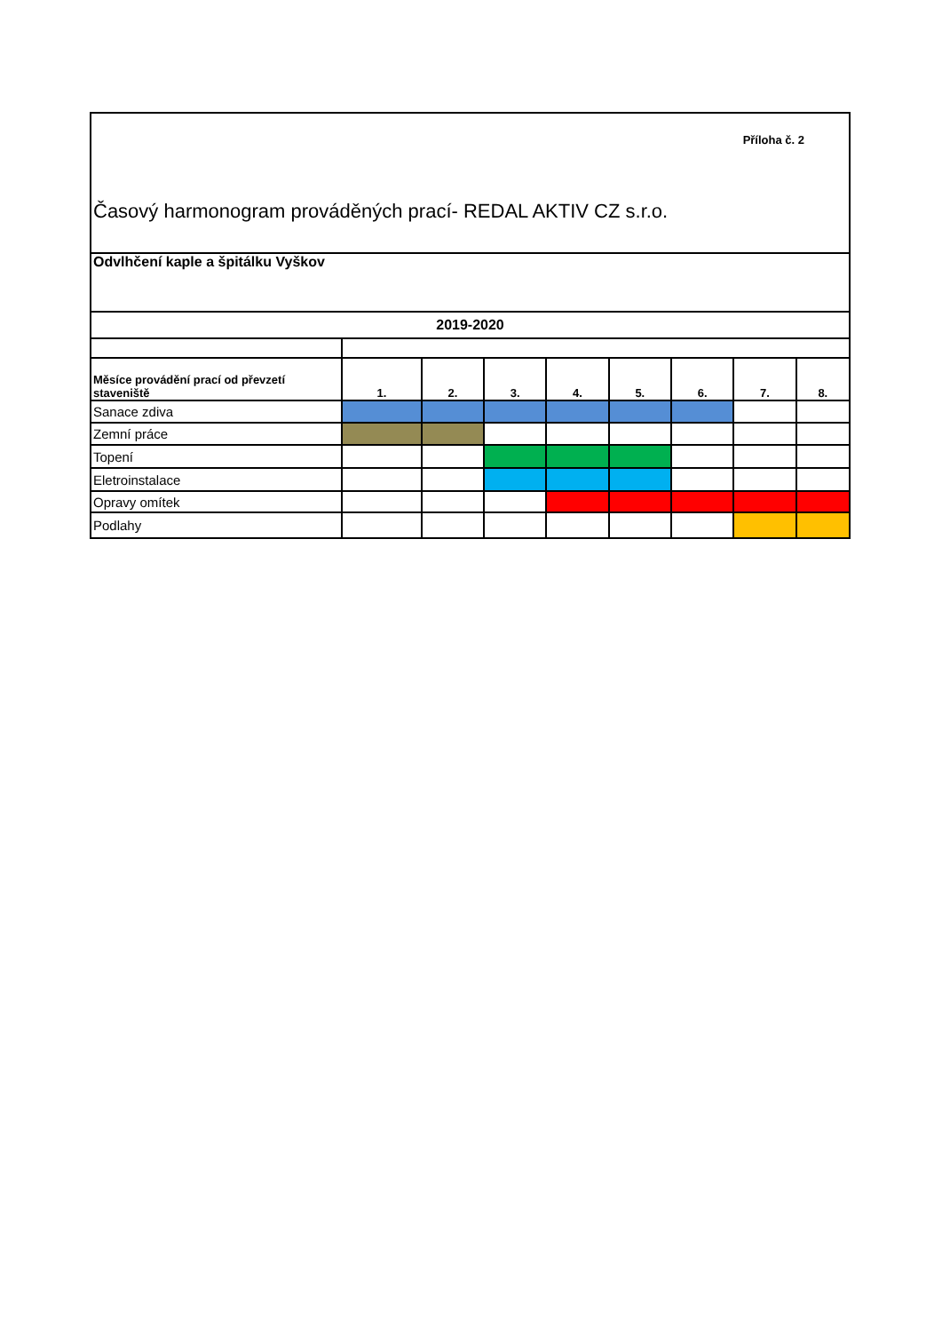| Příloha č. 2 Časový harmonogram prováděných prací- REDAL AKTIV CZ s.r.o. | | | | | | | | |
| Odvlhčení kaple a špitálku Vyškov | | | | | | | | |
| 2019-2020 | | | | | | | | |
| Měsíce provádění prací od převzetí staveniště | 1. | 2. | 3. | 4. | 5. | 6. | 7. | 8. |
| Sanace zdiva | | | | | | | | |
| Zemní práce | | | | | | | | |
| Topení | | | | | | | | |
| Eletroinstalace | | | | | | | | |
| Opravy omítek | | | | | | | | |
| Podlahy | | | | | | | | |